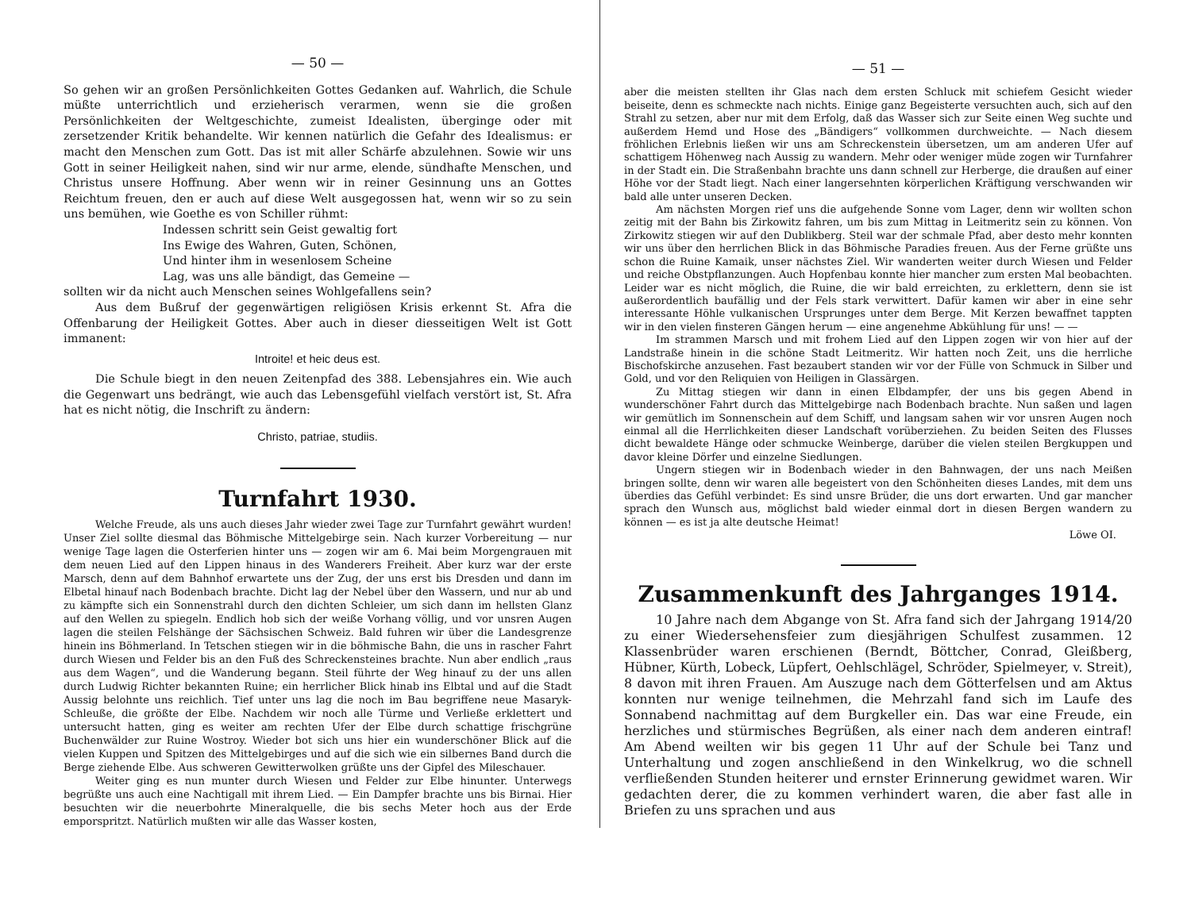— 50 —
So gehen wir an großen Persönlichkeiten Gottes Gedanken auf. Wahrlich, die Schule müßte unterrichtlich und erzieherisch verarmen, wenn sie die großen Persönlichkeiten der Weltgeschichte, zumeist Idealisten, überginge oder mit zersetzender Kritik behandelte. Wir kennen natürlich die Gefahr des Idealismus: er macht den Menschen zum Gott. Das ist mit aller Schärfe abzulehnen. Sowie wir uns Gott in seiner Heiligkeit nahen, sind wir nur arme, elende, sündhafte Menschen, und Christus unsere Hoffnung. Aber wenn wir in reiner Gesinnung uns an Gottes Reichtum freuen, den er auch auf diese Welt ausgegossen hat, wenn wir so zu sein uns bemühen, wie Goethe es von Schiller rühmt:
Indessen schritt sein Geist gewaltig fort
Ins Ewige des Wahren, Guten, Schönen,
Und hinter ihm in wesenlosem Scheine
Lag, was uns alle bändigt, das Gemeine —
sollten wir da nicht auch Menschen seines Wohlgefallens sein?
Aus dem Bußruf der gegenwärtigen religiösen Krisis erkennt St. Afra die Offenbarung der Heiligkeit Gottes. Aber auch in dieser diesseitigen Welt ist Gott immanent:
Introite! et heic deus est.
Die Schule biegt in den neuen Zeitenpfad des 388. Lebensjahres ein. Wie auch die Gegenwart uns bedrängt, wie auch das Lebensgefühl vielfach verstört ist, St. Afra hat es nicht nötig, die Inschrift zu ändern:
Christo, patriae, studiis.
Turnfahrt 1930.
Welche Freude, als uns auch dieses Jahr wieder zwei Tage zur Turnfahrt gewährt wurden! Unser Ziel sollte diesmal das Böhmische Mittelgebirge sein. Nach kurzer Vorbereitung — nur wenige Tage lagen die Osterferien hinter uns — zogen wir am 6. Mai beim Morgengrauen mit dem neuen Lied auf den Lippen hinaus in des Wanderers Freiheit. Aber kurz war der erste Marsch, denn auf dem Bahnhof erwartete uns der Zug, der uns erst bis Dresden und dann im Elbetal hinauf nach Bodenbach brachte. Dicht lag der Nebel über den Wassern, und nur ab und zu kämpfte sich ein Sonnenstrahl durch den dichten Schleier, um sich dann im hellsten Glanz auf den Wellen zu spiegeln. Endlich hob sich der weiße Vorhang völlig, und vor unsren Augen lagen die steilen Felshänge der Sächsischen Schweiz. Bald fuhren wir über die Landesgrenze hinein ins Böhmerland. In Tetschen stiegen wir in die böhmische Bahn, die uns in rascher Fahrt durch Wiesen und Felder bis an den Fuß des Schreckensteines brachte. Nun aber endlich „raus aus dem Wagen“, und die Wanderung begann. Steil führte der Weg hinauf zu der uns allen durch Ludwig Richter bekannten Ruine; ein herrlicher Blick hinab ins Elbtal und auf die Stadt Aussig belohnte uns reichlich. Tief unter uns lag die noch im Bau begriffene neue Masaryk-Schleuße, die größte der Elbe. Nachdem wir noch alle Türme und Verließe erklettert und untersucht hatten, ging es weiter am rechten Ufer der Elbe durch schattige frischgrüne Buchenwälder zur Ruine Wostroy. Wieder bot sich uns hier ein wunderschöner Blick auf die vielen Kuppen und Spitzen des Mittelgebirges und auf die sich wie ein silbernes Band durch die Berge ziehende Elbe. Aus schweren Gewitterwolken grüßte uns der Gipfel des Mileschauer.
Weiter ging es nun munter durch Wiesen und Felder zur Elbe hinunter. Unterwegs begrüßte uns auch eine Nachtigall mit ihrem Lied. — Ein Dampfer brachte uns bis Birnai. Hier besuchten wir die neuerbohrte Mineralquelle, die bis sechs Meter hoch aus der Erde emporspritzt. Natürlich mußten wir alle das Wasser kosten,
— 51 —
aber die meisten stellten ihr Glas nach dem ersten Schluck mit schiefem Gesicht wieder beiseite, denn es schmeckte nach nichts. Einige ganz Begeisterte versuchten auch, sich auf den Strahl zu setzen, aber nur mit dem Erfolg, daß das Wasser sich zur Seite einen Weg suchte und außerdem Hemd und Hose des „Bändigers“ vollkommen durchweichte. — Nach diesem fröhlichen Erlebnis ließen wir uns am Schreckenstein übersetzen, um am anderen Ufer auf schattigem Höhenweg nach Aussig zu wandern. Mehr oder weniger müde zogen wir Turnfahrer in der Stadt ein. Die Straßenbahn brachte uns dann schnell zur Herberge, die draußen auf einer Höhe vor der Stadt liegt. Nach einer langersehnten körperlichen Kräftigung verschwanden wir bald alle unter unseren Decken.
Am nächsten Morgen rief uns die aufgehende Sonne vom Lager, denn wir wollten schon zeitig mit der Bahn bis Zirkowitz fahren, um bis zum Mittag in Leitmeritz sein zu können. Von Zirkowitz stiegen wir auf den Dublikberg. Steil war der schmale Pfad, aber desto mehr konnten wir uns über den herrlichen Blick in das Böhmische Paradies freuen. Aus der Ferne grüßte uns schon die Ruine Kamaik, unser nächstes Ziel. Wir wanderten weiter durch Wiesen und Felder und reiche Obstpflanzungen. Auch Hopfenbau konnte hier mancher zum ersten Mal beobachten. Leider war es nicht möglich, die Ruine, die wir bald erreichten, zu erklettern, denn sie ist außerordentlich baufällig und der Fels stark verwittert. Dafür kamen wir aber in eine sehr interessante Höhle vulkanischen Ursprunges unter dem Berge. Mit Kerzen bewaffnet tappten wir in den vielen finsteren Gängen herum — eine angenehme Abkühlung für uns! — —
Im strammen Marsch und mit frohem Lied auf den Lippen zogen wir von hier auf der Landstraße hinein in die schöne Stadt Leitmeritz. Wir hatten noch Zeit, uns die herrliche Bischofskirche anzusehen. Fast bezaubert standen wir vor der Fülle von Schmuck in Silber und Gold, und vor den Reliquien von Heiligen in Glassärgen.
Zu Mittag stiegen wir dann in einen Elbdampfer, der uns bis gegen Abend in wunderschöner Fahrt durch das Mittelgebirge nach Bodenbach brachte. Nun saßen und lagen wir gemütlich im Sonnenschein auf dem Schiff, und langsam sahen wir vor unsren Augen noch einmal all die Herrlichkeiten dieser Landschaft vorüberziehen. Zu beiden Seiten des Flusses dicht bewaldete Hänge oder schmucke Weinberge, darüber die vielen steilen Bergkuppen und davor kleine Dörfer und einzelne Siedlungen.
Ungern stiegen wir in Bodenbach wieder in den Bahnwagen, der uns nach Meißen bringen sollte, denn wir waren alle begeistert von den Schönheiten dieses Landes, mit dem uns überdies das Gefühl verbindet: Es sind unsre Brüder, die uns dort erwarten. Und gar mancher sprach den Wunsch aus, möglichst bald wieder einmal dort in diesen Bergen wandern zu können — es ist ja alte deutsche Heimat!
Löwe OI.
Zusammenkunft des Jahrganges 1914.
10 Jahre nach dem Abgange von St. Afra fand sich der Jahrgang 1914/20 zu einer Wiedersehensfeier zum diesjährigen Schulfest zusammen. 12 Klassenbrüder waren erschienen (Berndt, Böttcher, Conrad, Gleißberg, Hübner, Kürth, Lobeck, Lüpfert, Oehlschlägel, Schröder, Spielmeyer, v. Streit), 8 davon mit ihren Frauen. Am Auszuge nach dem Götterfelsen und am Aktus konnten nur wenige teilnehmen, die Mehrzahl fand sich im Laufe des Sonnabend nachmittag auf dem Burgkeller ein. Das war eine Freude, ein herzliches und stürmisches Begrüßen, als einer nach dem anderen eintraf! Am Abend weilten wir bis gegen 11 Uhr auf der Schule bei Tanz und Unterhaltung und zogen anschließend in den Winkelkrug, wo die schnell verfließenden Stunden heiterer und ernster Erinnerung gewidmet waren. Wir gedachten derer, die zu kommen verhindert waren, die aber fast alle in Briefen zu uns sprachen und aus